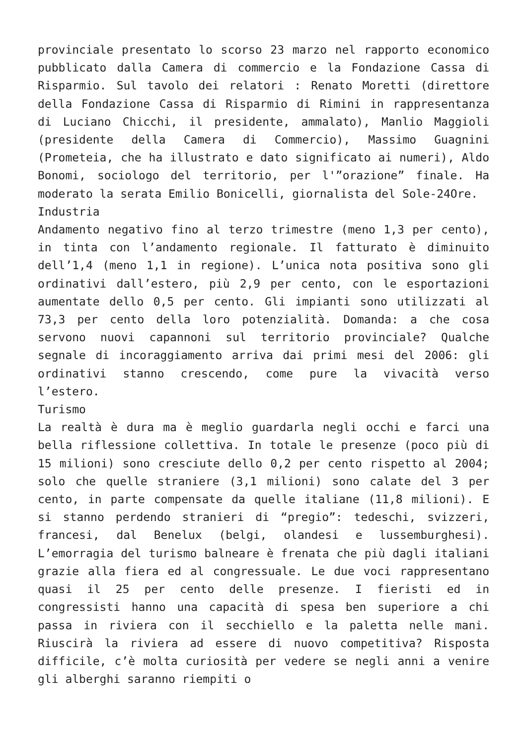provinciale presentato lo scorso 23 marzo nel rapporto economico pubblicato dalla Camera di commercio e la Fondazione Cassa di Risparmio. Sul tavolo dei relatori : Renato Moretti (direttore della Fondazione Cassa di Risparmio di Rimini in rappresentanza di Luciano Chicchi, il presidente, ammalato), Manlio Maggioli (presidente della Camera di Commercio), Massimo Guagnini (Prometeia, che ha illustrato e dato significato ai numeri), Aldo Bonomi, sociologo del territorio, per l'”orazione” finale. Ha moderato la serata Emilio Bonicelli, giornalista del Sole-24Ore.
Industria
Andamento negativo fino al terzo trimestre (meno 1,3 per cento), in tinta con l’andamento regionale. Il fatturato è diminuito dell’1,4 (meno 1,1 in regione). L’unica nota positiva sono gli ordinativi dall’estero, più 2,9 per cento, con le esportazioni aumentate dello 0,5 per cento. Gli impianti sono utilizzati al 73,3 per cento della loro potenzialità. Domanda: a che cosa servono nuovi capannoni sul territorio provinciale? Qualche segnale di incoraggiamento arriva dai primi mesi del 2006: gli ordinativi stanno crescendo, come pure la vivacità verso l’estero.
Turismo
La realtà è dura ma è meglio guardarla negli occhi e farci una bella riflessione collettiva. In totale le presenze (poco più di 15 milioni) sono cresciute dello 0,2 per cento rispetto al 2004; solo che quelle straniere (3,1 milioni) sono calate del 3 per cento, in parte compensate da quelle italiane (11,8 milioni). E si stanno perdendo stranieri di “pregio”: tedeschi, svizzeri, francesi, dal Benelux (belgi, olandesi e lussemburghesi). L’emorragia del turismo balneare è frenata che più dagli italiani grazie alla fiera ed al congressuale. Le due voci rappresentano quasi il 25 per cento delle presenze. I fieristi ed in congressisti hanno una capacità di spesa ben superiore a chi passa in riviera con il secchiello e la paletta nelle mani. Riuscirà la riviera ad essere di nuovo competitiva? Risposta difficile, c’è molta curiosità per vedere se negli anni a venire gli alberghi saranno riempiti o